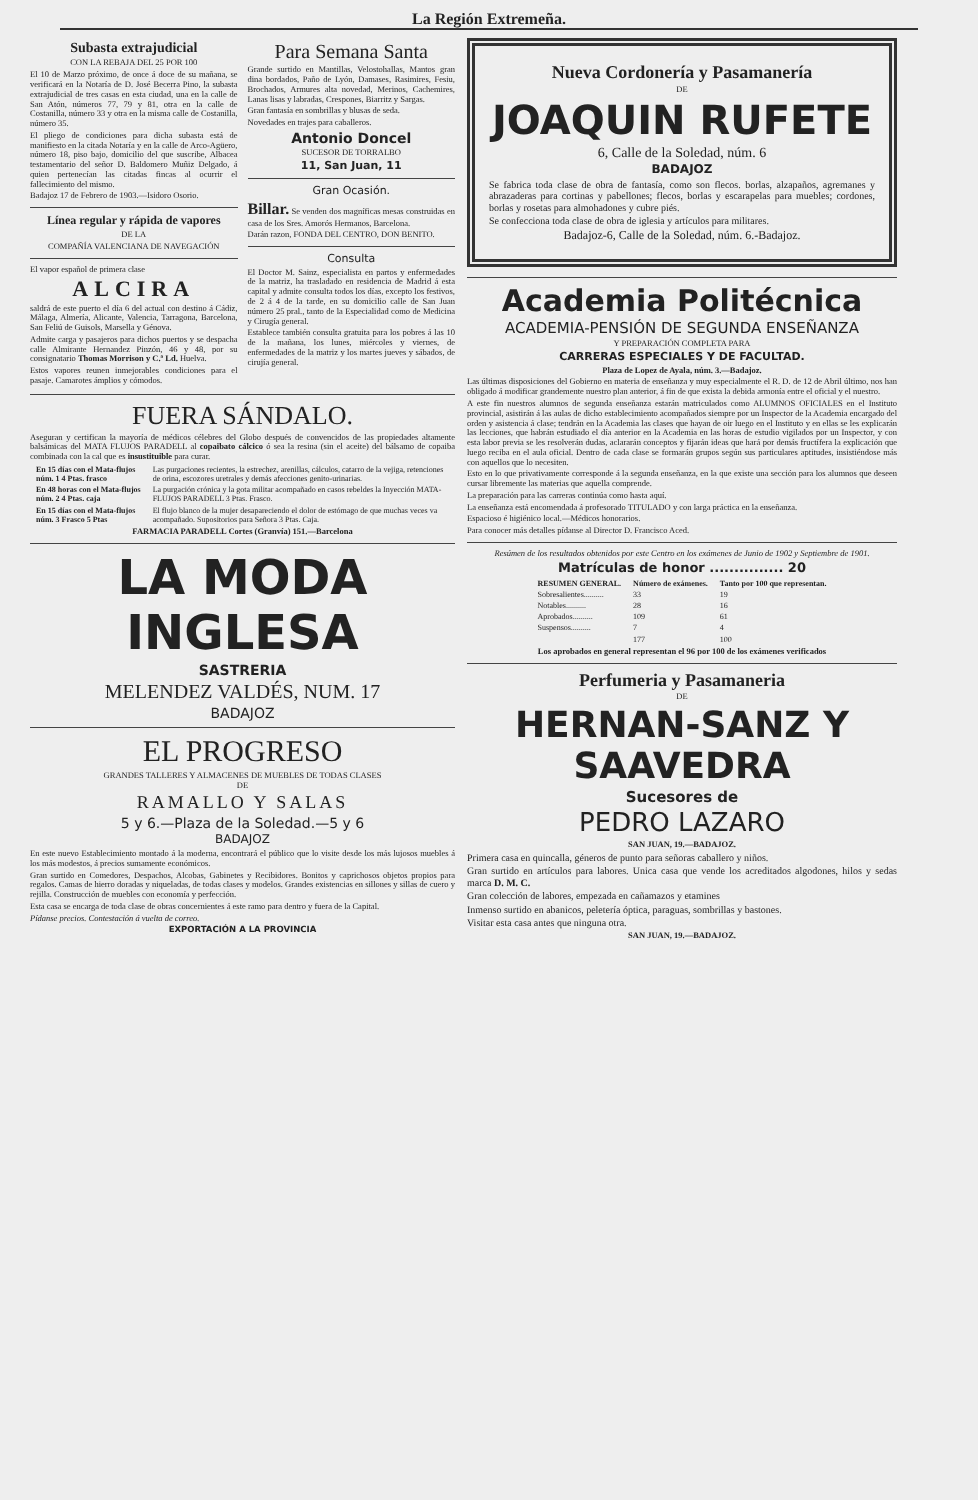La Región Extremeña.
Subasta extrajudicial
CON LA REBAJA DEL 25 POR 100
El 10 de Marzo próximo, de once á doce de su mañana, se verificará en la Notaría de D. José Becerra Pino, la subasta extrajudicial de tres casas en esta ciudad, una en la calle de San Atón, números 77, 79 y 81, otra en la calle de Costanilla, número 33 y otra en la misma calle de Costanilla, número 35.
El pliego de condiciones para dicha subasta está de manifiesto en la citada Notaría y en la calle de Arco-Agüero, número 18, piso bajo, domicilio del que suscribe, Albacea testamentario del señor D. Baldomero Muñiz Delgado, á quien pertenecían las citadas fincas al ocurrir el fallecimiento del mismo.
Badajoz 17 de Febrero de 1903.—Isidoro Osorio.
Línea regular y rápida de vapores
DE LA
COMPAÑÍA VALENCIANA DE NAVEGACIÓN
El vapor español de primera clase
ALCIRA
saldrá de este puerto el día 6 del actual con destino á Cádiz, Málaga, Almería, Alicante, Valencia, Tarragona, Barcelona, San Feliú de Guisols, Marsella y Génova.
Admite carga y pasajeros para dichos puertos y se despacha calle Almirante Hernandez Pinzón, 46 y 48, por su consignatario Thomas Morrison y C.ª Ld. Huelva.
Estos vapores reunen inmejorables condiciones para el pasaje. Camarotes ámplios y cómodos.
Para Semana Santa
Grande surtido en Mantillas, Velostohallas, Mantos gran dina bordados, Paño de Lyón, Damases, Rasimires, Fesiu, Brochados, Armures alta novedad, Merinos, Cachemires, Lanas lisas y labradas, Crespones, Biarritz y Sargas.
Gran fantasía en sombrillas y blusas de seda.
Novedades en trajes para caballeros.
Antonio Doncel
SUCESOR DE TORRALBO
11, San Juan, 11
Gran Ocasión.
Billar. Se venden dos magníficas mesas construidas en casa de los Sres. Amorós Hermanos, Barcelona.
Darán razon, FONDA DEL CENTRO, DON BENITO.
Consulta
El Doctor M. Sainz, especialista en partos y enfermedades de la matriz, ha trasladado en residencia de Madrid á esta capital y admite consulta todos los días, excepto los festivos, de 2 á 4 de la tarde, en su domicilio calle de San Juan número 25 pral., tanto de la Especialidad como de Medicina y Cirugía general.
Establece también consulta gratuita para los pobres á las 10 de la mañana, los lunes, miércoles y viernes, de enfermedades de la matriz y los martes jueves y sábados, de cirujía general.
FUERA SÁNDALO.
Aseguran y certifican la mayoría de médicos célebres del Globo después de convencidos de las propiedades altamente balsámicas del MATA FLUJOS PARADELL al copaibato cálcico ó sea la resina (sin el aceite) del bálsamo de copaiba combinada con la cal que es insustituible para curar.
| En 15 días con el Mata-flujos núm. 1 4 Ptas. frasco | Las purgaciones recientes, la estrechez, arenillas, cálculos, catarro de la vejiga, retenciones de orina, escozores uretrales y demás afecciones genito-urinarias. |
| En 48 horas con el Mata-flujos núm. 2 4 Ptas. caja | La purgación crónica y la gota militar acompañado en casos rebeldes la Inyección MATA-FLUJOS PARADELL 3 Ptas. Frasco. |
| En 15 días con el Mata-flujos núm. 3 Frasco 5 Ptas | El flujo blanco de la mujer desapareciendo el dolor de estómago de que muchas veces va acompañado. Supositorios para Señora 3 Ptas. Caja. |
FARMACIA PARADELL Cortes (Granvía) 151.—Barcelona
LA MODA INGLESA
SASTRERIA
MELENDEZ VALDÉS, NUM. 17
BADAJOZ
EL PROGRESO
GRANDES TALLERES Y ALMACENES DE MUEBLES DE TODAS CLASES
DE
RAMALLO Y SALAS
5 y 6.—Plaza de la Soledad.—5 y 6
BADAJOZ
En este nuevo Establecimiento montado á la moderna, encontrará el público que lo visite desde los más lujosos muebles á los más modestos, á precios sumamente económicos.
Gran surtido en Comedores, Despachos, Alcobas, Gabinetes y Recibidores. Bonitos y caprichosos objetos propios para regalos. Camas de hierro doradas y niqueladas, de todas clases y modelos. Grandes existencias en sillones y sillas de cuero y rejilla. Construcción de muebles con economía y perfección.
Esta casa se encarga de toda clase de obras concernientes á este ramo para dentro y fuera de la Capital.
Pídanse precios. Contestación á vuelta de correo.
EXPORTACIÓN A LA PROVINCIA
Nueva Cordonería y Pasamanería
DE
JOAQUIN RUFETE
6, Calle de la Soledad, núm. 6
BADAJOZ
Se fabrica toda clase de obra de fantasía, como son flecos. borlas, alzapaños, agremanes y abrazaderas para cortinas y pabellones; flecos, borlas y escarapelas para muebles; cordones, borlas y rosetas para almohadones y cubre piés.
Se confecciona toda clase de obra de iglesia y artículos para militares.
Badajoz-6, Calle de la Soledad, núm. 6.-Badajoz.
Academia Politécnica
ACADEMIA-PENSIÓN DE SEGUNDA ENSEÑANZA
Y PREPARACIÓN COMPLETA PARA
CARRERAS ESPECIALES Y DE FACULTAD.
Plaza de Lopez de Ayala, núm. 3.—Badajoz.
Las últimas disposiciones del Gobierno en materia de enseñanza y muy especialmente el R. D. de 12 de Abril último, nos han obligado á modificar grandemente nuestro plan anterior, á fin de que exista la debida armonía entre el oficial y el nuestro.
A este fin nuestros alumnos de segunda enseñanza estarán matriculados como ALUMNOS OFICIALES en el Instituto provincial, asistirán á las aulas de dicho establecimiento acompañados siempre por un Inspector de la Academia encargado del orden y asistencia á clase; tendrán en la Academia las clases que hayan de oir luego en el Instituto y en ellas se les explicarán las lecciones, que habrán estudiado el día anterior en la Academia en las horas de estudio vigilados por un Inspector, y con esta labor previa se les resolverán dudas, aclararán conceptos y fijarán ideas que hará por demás fructífera la explicación que luego reciba en el aula oficial. Dentro de cada clase se formarán grupos según sus particulares aptitudes, insistiéndose más con aquellos que lo necesiten.
Esto en lo que privativamente corresponde á la segunda enseñanza, en la que existe una sección para los alumnos que deseen cursar libremente las materias que aquella comprende.
La preparación para las carreras continúa como hasta aquí.
La enseñanza está encomendada á profesorado TITULADO y con larga práctica en la enseñanza.
Espacioso é higiénico local.—Médicos honorarios.
Para conocer más detalles pídanse al Director D. Francisco Aced.
Resúmen de los resultados obtenidos por este Centro en los exámenes de Junio de 1902 y Septiembre de 1901.
Matrículas de honor ............... 20
| RESUMEN GENERAL. | Número de exámenes. | Tanto por 100 que representan. |
| --- | --- | --- |
| Sobresalientes.......... | 33 | 19 |
| Notables.......... | 28 | 16 |
| Aprobados.......... | 109 | 61 |
| Suspensos.......... | 7 | 4 |
| | 177 | 100 |
Los aprobados en general representan el 96 por 100 de los exámenes verificados
Perfumeria y Pasamaneria
DE
HERNAN-SANZ Y SAAVEDRA
Sucesores de
PEDRO LAZARO
SAN JUAN, 19.—BADAJOZ.
Primera casa en quincalla, géneros de punto para señoras caballero y niños.
Gran surtido en artículos para labores. Unica casa que vende los acreditados algodones, hilos y sedas marca D. M. C.
Gran colección de labores, empezada en cañamazos y etamines
Inmenso surtido en abanicos, peletería óptica, paraguas, sombrillas y bastones.
Visitar esta casa antes que ninguna otra.
SAN JUAN, 19.—BADAJOZ.